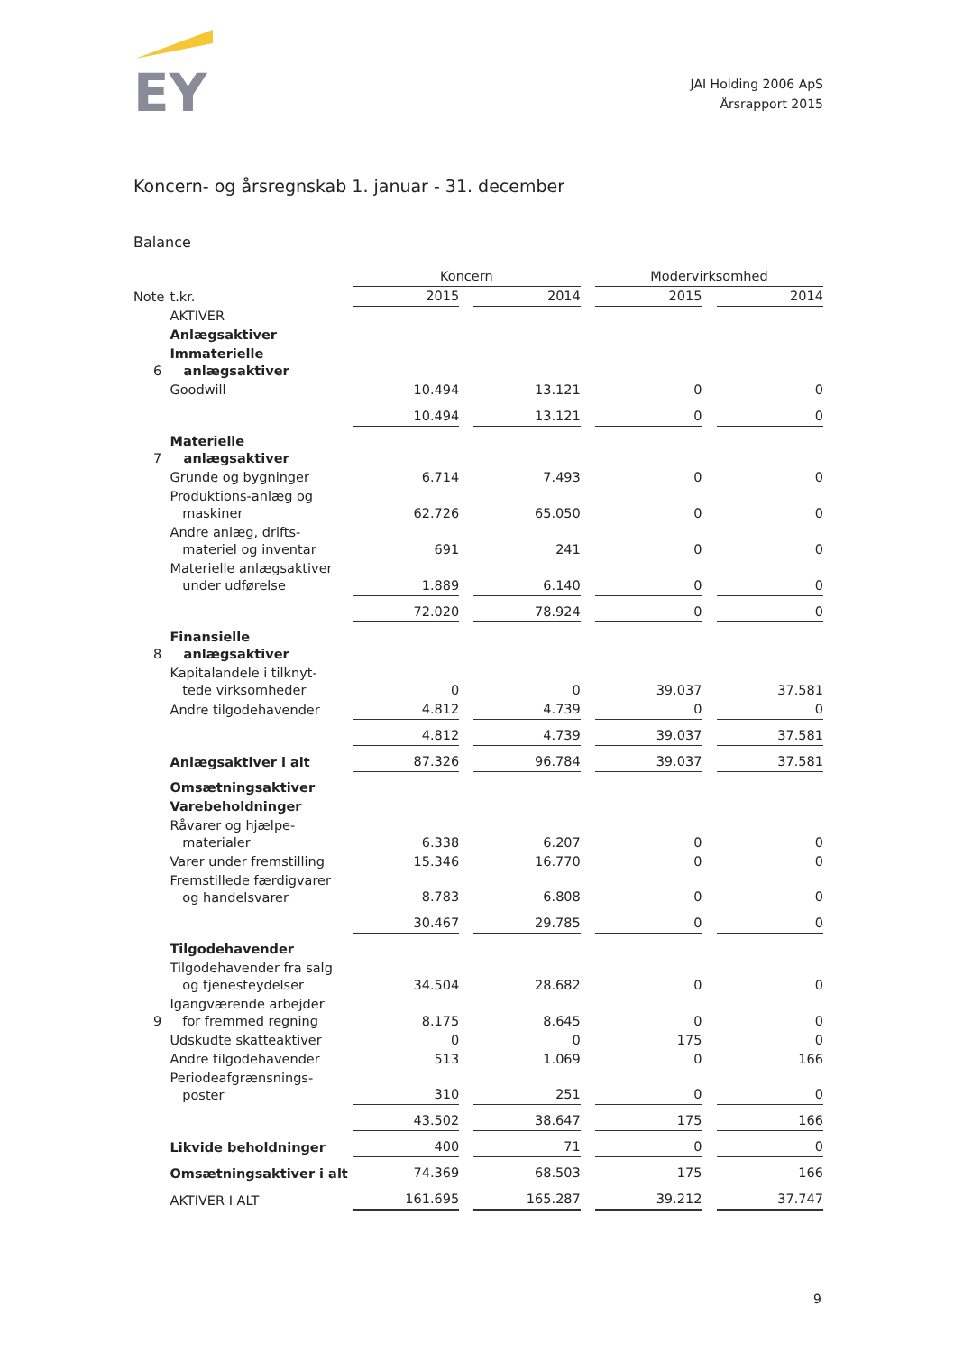EY
JAI Holding 2006 ApS
Årsrapport 2015
Koncern- og årsregnskab 1. januar - 31. december
Balance
| | | Koncern | | | | Modervirksomhed | | |
| --- | --- | --- | --- | --- | --- | --- | --- | --- |
| Note | t.kr. | 2015 | | 2014 | | 2015 | | 2014 |
| | AKTIVER | | | | | | | |
| | Anlægsaktiver | | | | | | | |
| 6 | Immaterielle anlægsaktiver | | | | | | | |
| | Goodwill | 10.494 | | 13.121 | | 0 | | 0 |
| | | 10.494 | | 13.121 | | 0 | | 0 |
| 7 | Materielle anlægsaktiver | | | | | | | |
| | Grunde og bygninger | 6.714 | | 7.493 | | 0 | | 0 |
| | Produktions-anlæg og maskiner | 62.726 | | 65.050 | | 0 | | 0 |
| | Andre anlæg, drifts- materiel og inventar | 691 | | 241 | | 0 | | 0 |
| | Materielle anlægsaktiver under udførelse | 1.889 | | 6.140 | | 0 | | 0 |
| | | 72.020 | | 78.924 | | 0 | | 0 |
| 8 | Finansielle anlægsaktiver | | | | | | | |
| | Kapitalandele i tilknyt- tede virksomheder | 0 | | 0 | | 39.037 | | 37.581 |
| | Andre tilgodehavender | 4.812 | | 4.739 | | 0 | | 0 |
| | | 4.812 | | 4.739 | | 39.037 | | 37.581 |
| | Anlægsaktiver i alt | 87.326 | | 96.784 | | 39.037 | | 37.581 |
| | Omsætningsaktiver | | | | | | | |
| | Varebeholdninger | | | | | | | |
| | Råvarer og hjælpe- materialer | 6.338 | | 6.207 | | 0 | | 0 |
| | Varer under fremstilling | 15.346 | | 16.770 | | 0 | | 0 |
| | Fremstillede færdigvarer og handelsvarer | 8.783 | | 6.808 | | 0 | | 0 |
| | | 30.467 | | 29.785 | | 0 | | 0 |
| | Tilgodehavender | | | | | | | |
| | Tilgodehavender fra salg og tjenesteydelser | 34.504 | | 28.682 | | 0 | | 0 |
| 9 | Igangværende arbejder for fremmed regning | 8.175 | | 8.645 | | 0 | | 0 |
| | Udskudte skatteaktiver | 0 | | 0 | | 175 | | 0 |
| | Andre tilgodehavender | 513 | | 1.069 | | 0 | | 166 |
| | Periodeafgrænsnings- poster | 310 | | 251 | | 0 | | 0 |
| | | 43.502 | | 38.647 | | 175 | | 166 |
| | Likvide beholdninger | 400 | | 71 | | 0 | | 0 |
| | Omsætningsaktiver i alt | 74.369 | | 68.503 | | 175 | | 166 |
| | AKTIVER I ALT | 161.695 | | 165.287 | | 39.212 | | 37.747 |
9